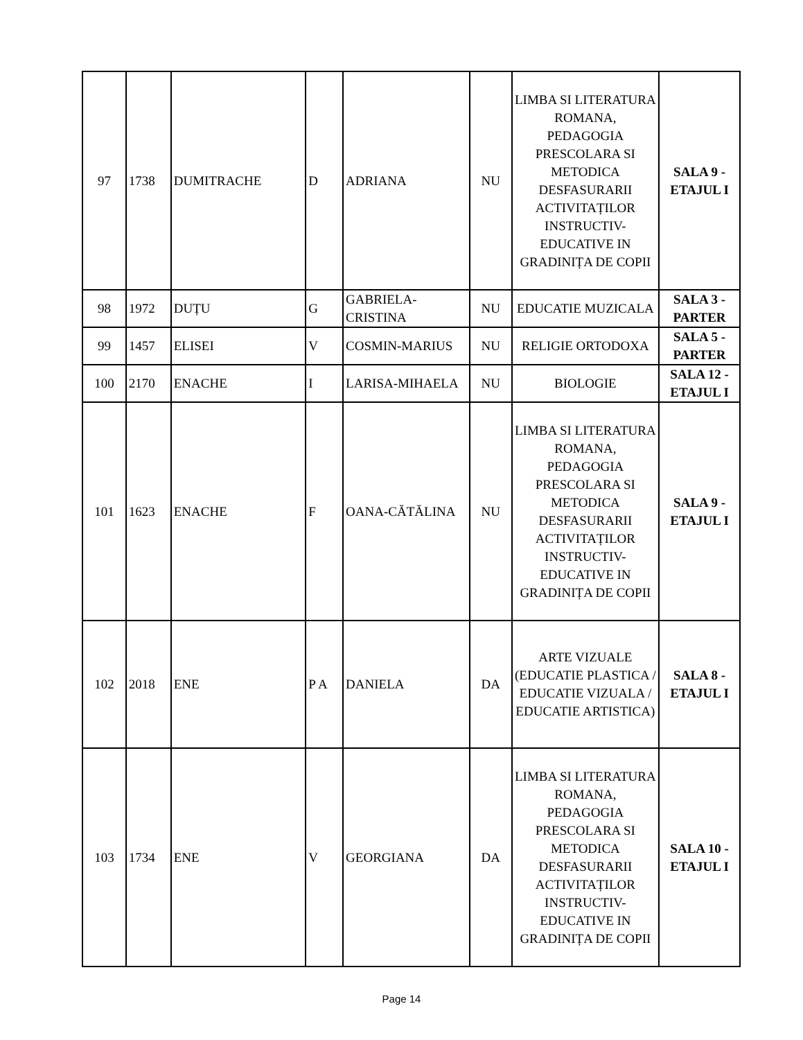| 97 | 1738 | DUMITRACHE | D | ADRIANA | NU | LIMBA SI LITERATURA ROMANA, PEDAGOGIA PRESCOLARA SI METODICA DESFASURARII ACTIVITAȚILOR INSTRUCTIV-EDUCATIVE IN GRADINIȚA DE COPII | SALA 9 - ETAJUL I |
| 98 | 1972 | DUȚU | G | GABRIELA-CRISTINA | NU | EDUCATIE MUZICALA | SALA 3 - PARTER |
| 99 | 1457 | ELISEI | V | COSMIN-MARIUS | NU | RELIGIE ORTODOXA | SALA 5 - PARTER |
| 100 | 2170 | ENACHE | I | LARISA-MIHAELA | NU | BIOLOGIE | SALA 12 - ETAJUL I |
| 101 | 1623 | ENACHE | F | OANA-CĂTĂLINA | NU | LIMBA SI LITERATURA ROMANA, PEDAGOGIA PRESCOLARA SI METODICA DESFASURARII ACTIVITAȚILOR INSTRUCTIV-EDUCATIVE IN GRADINIȚA DE COPII | SALA 9 - ETAJUL I |
| 102 | 2018 | ENE | P A | DANIELA | DA | ARTE VIZUALE (EDUCATIE PLASTICA / EDUCATIE VIZUALA / EDUCATIE ARTISTICA) | SALA 8 - ETAJUL I |
| 103 | 1734 | ENE | V | GEORGIANA | DA | LIMBA SI LITERATURA ROMANA, PEDAGOGIA PRESCOLARA SI METODICA DESFASURARII ACTIVITAȚILOR INSTRUCTIV-EDUCATIVE IN GRADINIȚA DE COPII | SALA 10 - ETAJUL I |
Page 14